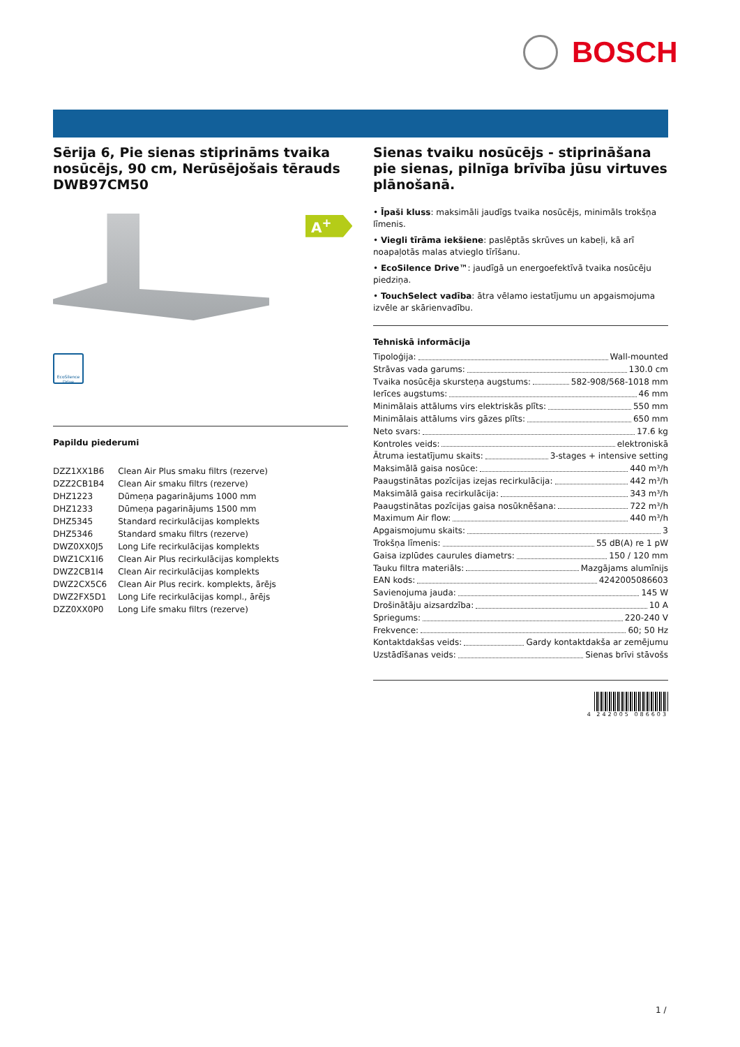BOSCH
Sērija 6, Pie sienas stiprināms tvaika nosūcējs, 90 cm, Nerūsējošais tērauds
DWB97CM50
A<sup>+</sup>
EcoSilence Drive
Papildu piederumi
| DZZ1XX1B6 | Clean Air Plus smaku filtrs (rezerve) |
| DZZ2CB1B4 | Clean Air smaku filtrs (rezerve) |
| DHZ1223 | Dūmeņa pagarinājums 1000 mm |
| DHZ1233 | Dūmeņa pagarinājums 1500 mm |
| DHZ5345 | Standard recirkulācijas komplekts |
| DHZ5346 | Standard smaku filtrs (rezerve) |
| DWZ0XX0J5 | Long Life recirkulācijas komplekts |
| DWZ1CX1I6 | Clean Air Plus recirkulācijas komplekts |
| DWZ2CB1I4 | Clean Air recirkulācijas komplekts |
| DWZ2CX5C6 | Clean Air Plus recirk. komplekts, ārējs |
| DWZ2FX5D1 | Long Life recirkulācijas kompl., ārējs |
| DZZ0XX0P0 | Long Life smaku filtrs (rezerve) |
Sienas tvaiku nosūcējs - stiprināšana pie sienas, pilnīga brīvība jūsu virtuves plānošanā.
• Īpaši kluss: maksimāli jaudīgs tvaika nosūcējs, minimāls trokšņa līmenis.
• Viegli tīrāma iekšiene: paslēptās skrūves un kabeļi, kā arī noapaļotās malas atvieglo tīrīšanu.
• EcoSilence Drive™: jaudīgā un energoefektīvā tvaika nosūcēju piedziņa.
• TouchSelect vadība: ātra vēlamo iestatījumu un apgaismojuma izvēle ar skārienvadību.
Tehniskā informācija
Tipoloģija: Wall-mounted
Strāvas vada garums: 130.0 cm
Tvaika nosūcēja skursteņa augstums: 582-908/568-1018 mm
Ierīces augstums: 46 mm
Minimālais attālums virs elektriskās plīts: 550 mm
Minimālais attālums virs gāzes plīts: 650 mm
Neto svars: 17.6 kg
Kontroles veids: elektroniskā
Ātruma iestatījumu skaits: 3-stages + intensive setting
Maksimālā gaisa nosūce: 440 m³/h
Paaugstinātas pozīcijas izejas recirkulācija: 442 m³/h
Maksimālā gaisa recirkulācija: 343 m³/h
Paaugstinātas pozīcijas gaisa nosūknēšana: 722 m³/h
Maximum Air flow: 440 m³/h
Apgaismojumu skaits: 3
Trokšņa līmenis: 55 dB(A) re 1 pW
Gaisa izplūdes caurules diametrs: 150 / 120 mm
Tauku filtra materiāls: Mazgājams alumīnijs
EAN kods: 4242005086603
Savienojuma jauda: 145 W
Drošinātāju aizsardzība: 10 A
Spriegums: 220-240 V
Frekvence: 60; 50 Hz
Kontaktdakšas veids: Gardy kontaktdakša ar zemējumu
Uzstādīšanas veids: Sienas brīvi stāvošs
4 242005 086603
1 /